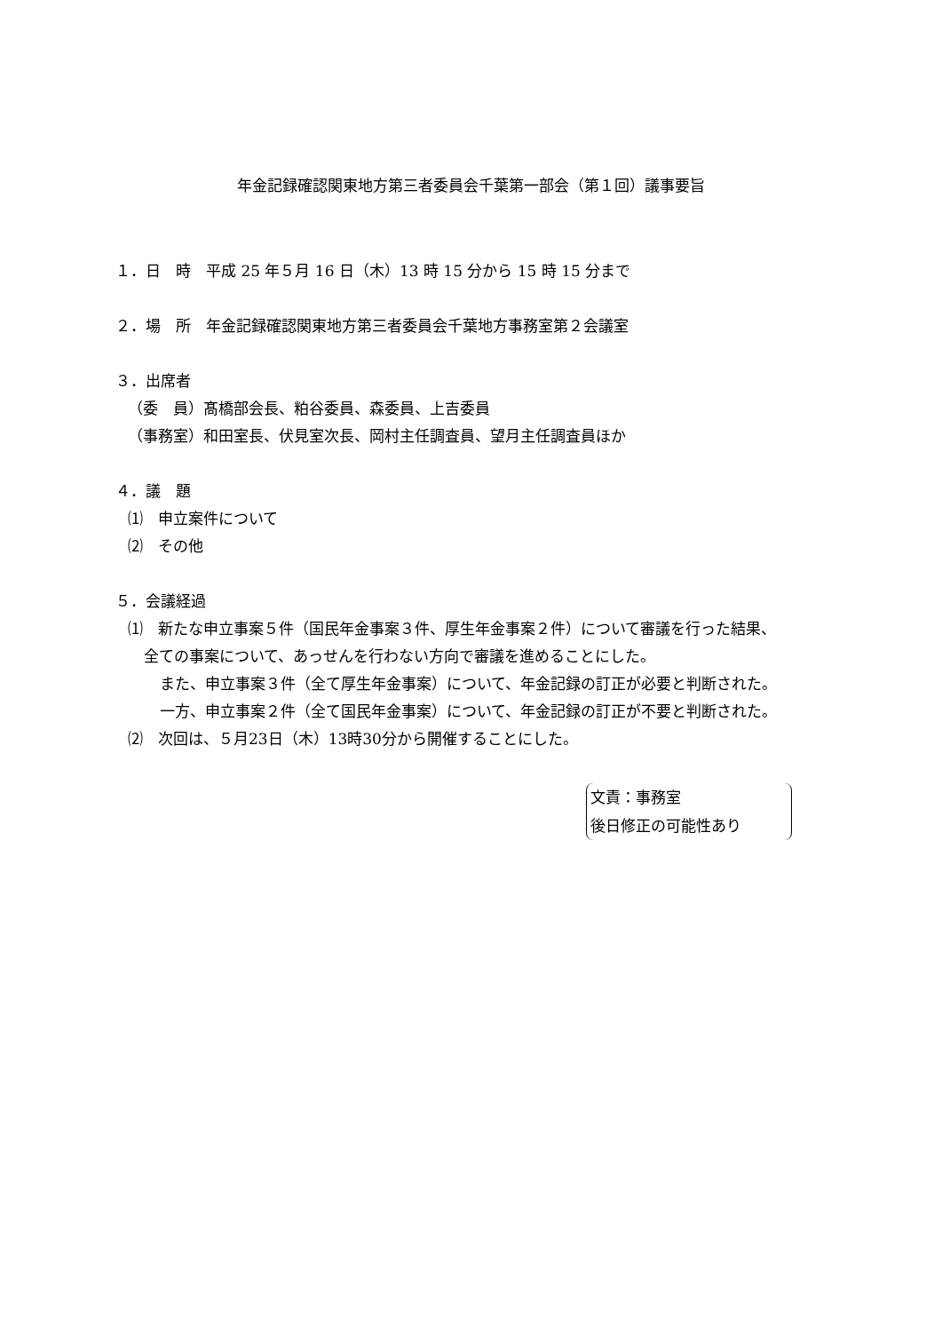年金記録確認関東地方第三者委員会千葉第一部会（第１回）議事要旨
１．日　時　平成 25 年５月 16 日（木）13 時 15 分から 15 時 15 分まで
２．場　所　年金記録確認関東地方第三者委員会千葉地方事務室第２会議室
３．出席者
（委　員）髙橋部会長、粕谷委員、森委員、上吉委員
（事務室）和田室長、伏見室次長、岡村主任調査員、望月主任調査員ほか
４．議　題
⑴　申立案件について
⑵　その他
５．会議経過
⑴　新たな申立事案５件（国民年金事案３件、厚生年金事案２件）について審議を行った結果、
全ての事案について、あっせんを行わない方向で審議を進めることにした。
また、申立事案３件（全て厚生年金事案）について、年金記録の訂正が必要と判断された。
一方、申立事案２件（全て国民年金事案）について、年金記録の訂正が不要と判断された。
⑵　次回は、５月23日（木）13時30分から開催することにした。
文責：事務室
後日修正の可能性あり